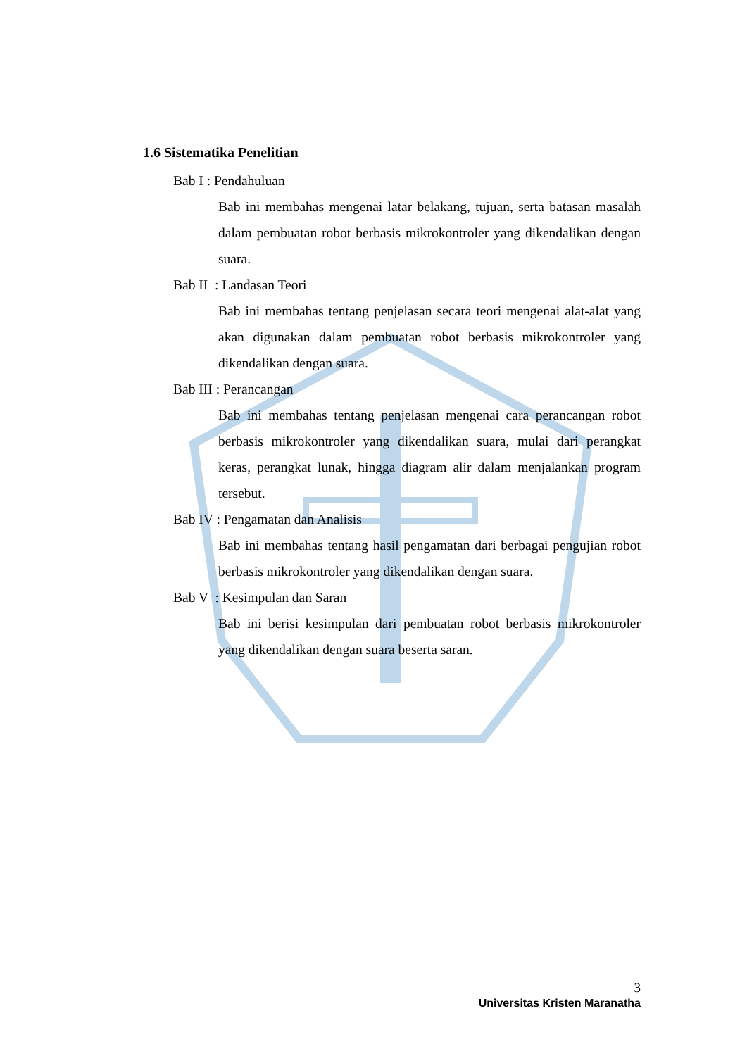1.6 Sistematika Penelitian
Bab I : Pendahuluan
Bab ini membahas mengenai latar belakang, tujuan, serta batasan masalah dalam pembuatan robot berbasis mikrokontroler yang dikendalikan dengan suara.
Bab II : Landasan Teori
Bab ini membahas tentang penjelasan secara teori mengenai alat-alat yang akan digunakan dalam pembuatan robot berbasis mikrokontroler yang dikendalikan dengan suara.
Bab III : Perancangan
Bab ini membahas tentang penjelasan mengenai cara perancangan robot berbasis mikrokontroler yang dikendalikan suara, mulai dari perangkat keras, perangkat lunak, hingga diagram alir dalam menjalankan program tersebut.
Bab IV : Pengamatan dan Analisis
Bab ini membahas tentang hasil pengamatan dari berbagai pengujian robot berbasis mikrokontroler yang dikendalikan dengan suara.
Bab V : Kesimpulan dan Saran
Bab ini berisi kesimpulan dari pembuatan robot berbasis mikrokontroler yang dikendalikan dengan suara beserta saran.
3
Universitas Kristen Maranatha